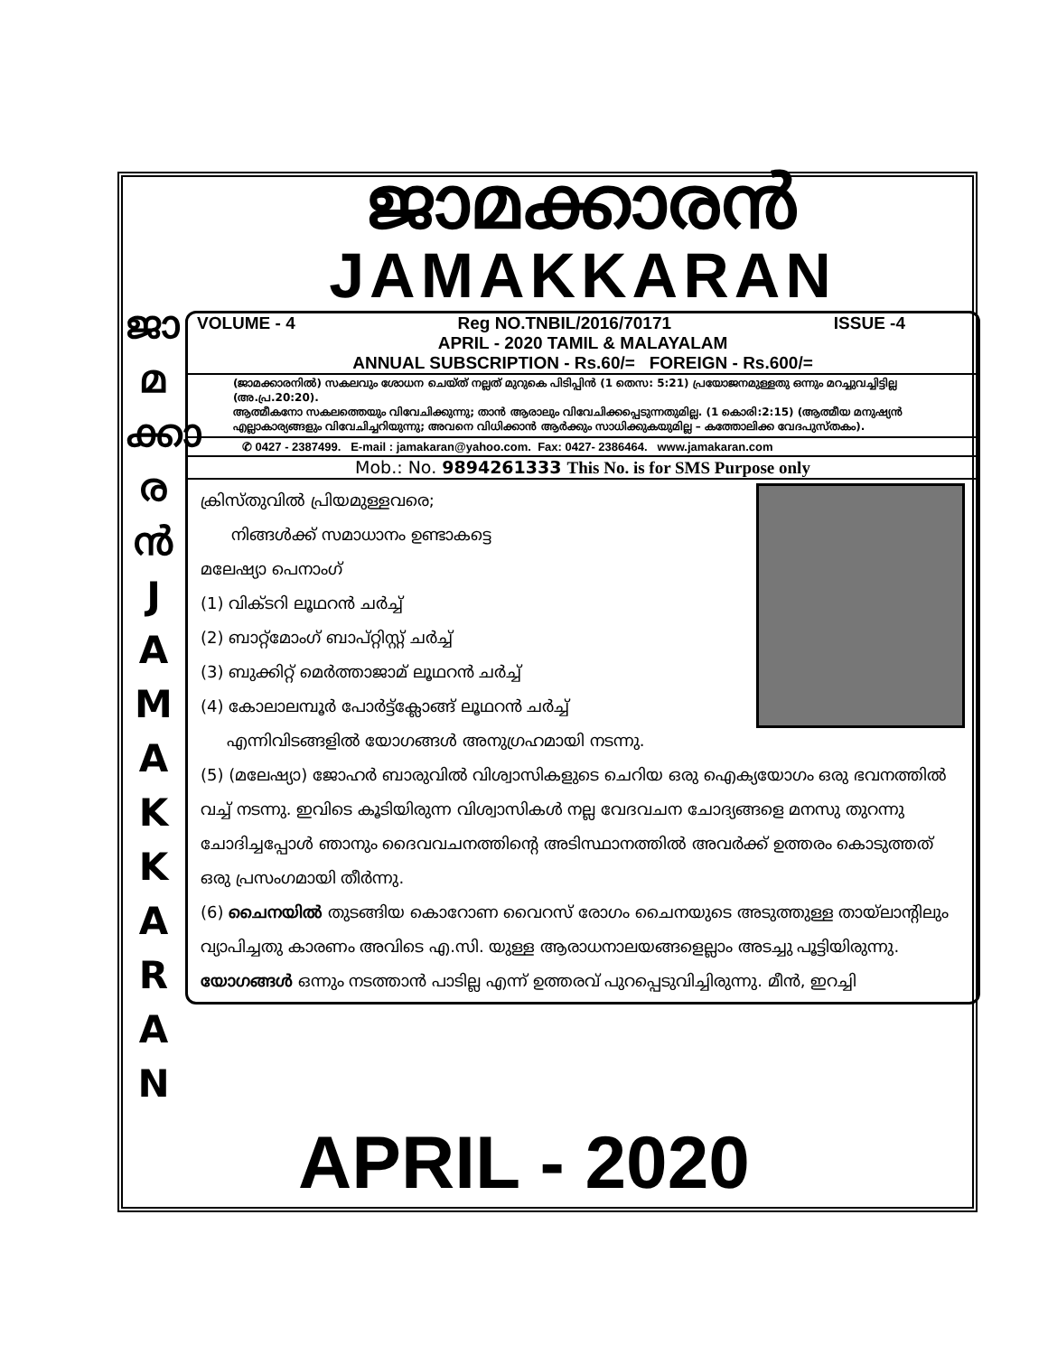ജാ
മ
ക്കാ
ര
ൻ
J
A
M
A
K
K
A
R
A
N
ജാമക്കാരൻ
JAMAKKARAN
VOLUME - 4 Reg NO.TNBIL/2016/70171 ISSUE -4
APRIL - 2020 TAMIL & MALAYALAM
ANNUAL SUBSCRIPTION - Rs.60/= FOREIGN - Rs.600/=
(ജാമക്കാരനിൽ) സകലവും ശോധന ചെയ്ത് നല്ലത് മുറുകെ പിടിപ്പിൻ (1 തെസ: 5:21) പ്രയോജനമുള്ളതു ഒന്നും മറച്ചുവച്ചിട്ടില്ല (അ.പ്ര.20:20).
ആത്മീകനോ സകലത്തെയും വിവേചിക്കുന്നു; താൻ ആരാലും വിവേചിക്കപ്പെടുന്നതുമില്ല. (1 കൊരി:2:15) (ആത്മീയ മനുഷ്യൻ എല്ലാകാര്യങ്ങളും വിവേചിച്ചറിയുന്നു; അവനെ വിധിക്കാൻ ആർക്കും സാധിക്കുകയുമില്ല – കത്തോലിക്ക വേദപുസ്തകം).
✆ 0427 - 2387499. E-mail : jamakaran@yahoo.com. Fax: 0427- 2386464. www.jamakaran.com
Mob.: No. 9894261333 This No. is for SMS Purpose only
ക്രിസ്തുവിൽ പ്രിയമുള്ളവരെ;
നിങ്ങൾക്ക് സമാധാനം ഉണ്ടാകട്ടെ
മലേഷ്യാ പെനാംഗ്
(1) വിക്ടറി ലൂഥറൻ ചർച്ച്
(2) ബാറ്റ്മോംഗ് ബാപ്റ്റിസ്റ്റ് ചർച്ച്
(3) ബുക്കിറ്റ് മെർത്താജാമ് ലൂഥറൻ ചർച്ച്
(4) കോലാലമ്പൂർ പോർട്ട്ക്ലോങ്ങ് ലൂഥറൻ ചർച്ച്
എന്നിവിടങ്ങളിൽ യോഗങ്ങൾ അനുഗ്രഹമായി നടന്നു.
(5) (മലേഷ്യാ) ജോഹർ ബാരുവിൽ വിശ്വാസികളുടെ ചെറിയ ഒരു ഐക്യയോഗം ഒരു ഭവനത്തിൽ വച്ച് നടന്നു. ഇവിടെ കൂടിയിരുന്ന വിശ്വാസികൾ നല്ല വേദവചന ചോദ്യങ്ങളെ മനസു തുറന്നു ചോദിച്ചപ്പോൾ ഞാനും ദൈവവചനത്തിന്റെ അടിസ്ഥാനത്തിൽ അവർക്ക് ഉത്തരം കൊടുത്തത് ഒരു പ്രസംഗമായി തീർന്നു.
(6) ചൈനയിൽ തുടങ്ങിയ കൊറോണ വൈറസ് രോഗം ചൈനയുടെ അടുത്തുള്ള തായ്‌ലാന്റിലും വ്യാപിച്ചതു കാരണം അവിടെ എ.സി. യുള്ള ആരാധനാലയങ്ങളെല്ലാം അടച്ചു പൂട്ടിയിരുന്നു. യോഗങ്ങൾ ഒന്നും നടത്താൻ പാടില്ല എന്ന് ഉത്തരവ് പുറപ്പെടുവിച്ചിരുന്നു. മീൻ, ഇറച്ചി
APRIL - 2020